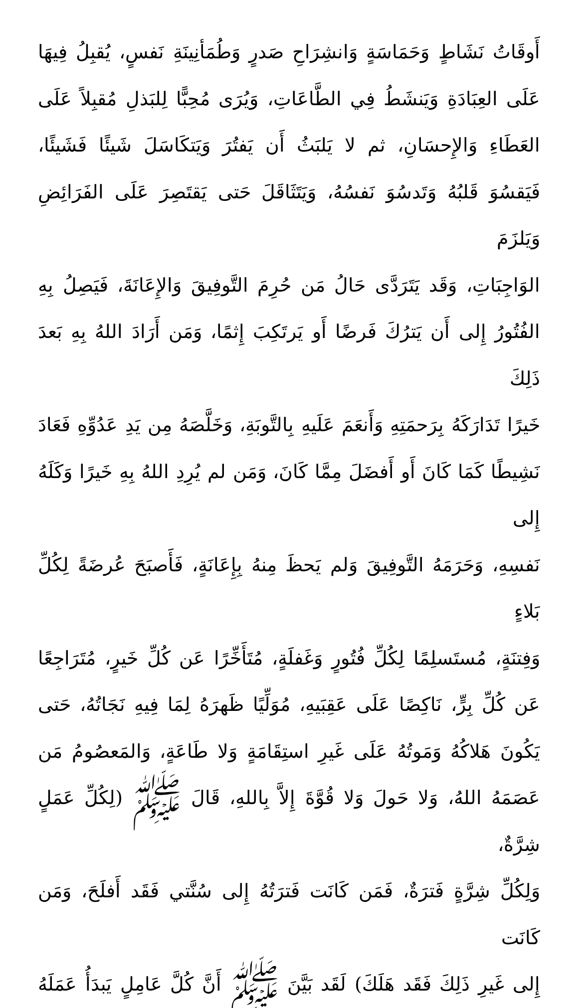أَوقَاتُ نَشَاطٍ وَحَمَاسَةٍ وَانشِرَاحِ صَدرٍ وَطُمَأنِينَةِ نَفسٍ، يُقبِلُ فِيهَا
عَلَى العِبَادَةِ وَيَنشَطُ فِي الطَّاعَاتِ، وَيُرَى مُحِبًّا لِلبَذلِ مُقبِلاً عَلَى
العَطَاءِ وَالإِحسَانِ، ثم لا يَلبَثُ أَن يَفتُرَ وَيَتكَاسَلَ شَيئًا فَشَيئًا،
فَيَقسُوَ قَلبُهُ وَتَدسُوَ نَفسُهُ، وَيَتَثَاقَلَ حَتى يَقتَصِرَ عَلَى الفَرَائِضِ وَيَلزَمَ
الوَاجِبَاتِ، وَقَد يَتَرَدَّى حَالُ مَن حُرِمَ التَّوفِيقَ وَالإِعَانَةَ، فَيَصِلُ بِهِ
الفُتُورُ إِلى أَن يَترُكَ فَرضًا أَو يَرتَكِبَ إِثمًا، وَمَن أَرَادَ اللهُ بِهِ بَعدَ ذَلِكَ
خَيرًا تَدَارَكَهُ بِرَحمَتِهِ وَأَنعَمَ عَلَيهِ بِالتَّوبَةِ، وَخَلَّصَهُ مِن يَدِ عَدُوِّهِ فَعَادَ
نَشِيطًا كَمَا كَانَ أَو أَفضَلَ مِمَّا كَانَ، وَمَن لم يُرِدِ اللهُ بِهِ خَيرًا وَكَلَهُ إِلى
نَفسِهِ، وَحَرَمَهُ التَّوفِيقَ وَلم يَحظَ مِنهُ بِإِعَانَةٍ، فَأَصبَحَ عُرضَةً لِكُلِّ بَلاءٍ
وَفِتنَةٍ، مُستَسلِمًا لِكُلِّ فُتُورٍ وَغَفلَةٍ، مُتَأَخِّرًا عَن كُلِّ خَيرٍ، مُتَرَاجِعًا
عَن كُلِّ بِرٍّ، نَاكِصًا عَلَى عَقِبَيهِ، مُوَلِّيًا ظَهرَهُ لِمَا فِيهِ نَجَاتُهُ، حَتى
يَكُونَ هَلاكُهُ وَمَوتُهُ عَلَى غَيرِ استِقَامَةٍ وَلا طَاعَةٍ، وَالمَعصُومُ مَن
عَصَمَهُ اللهُ، وَلا حَولَ وَلا قُوَّةَ إِلاَّ بِاللهِ، قَالَ ﷺ (لِكُلِّ عَمَلٍ شِرَّةٌ،
وَلِكُلِّ شِرَّةٍ فَترَةٌ، فَمَن كَانَت فَترَتُهُ إِلى سُنَّتي فَقَد أَفلَحَ، وَمَن كَانَت
إِلى غَيرِ ذَلِكَ فَقَد هَلَكَ) لَقَد بَيَّنَ ﷺ أَنَّ كُلَّ عَامِلٍ يَبدَأُ عَمَلَهُ